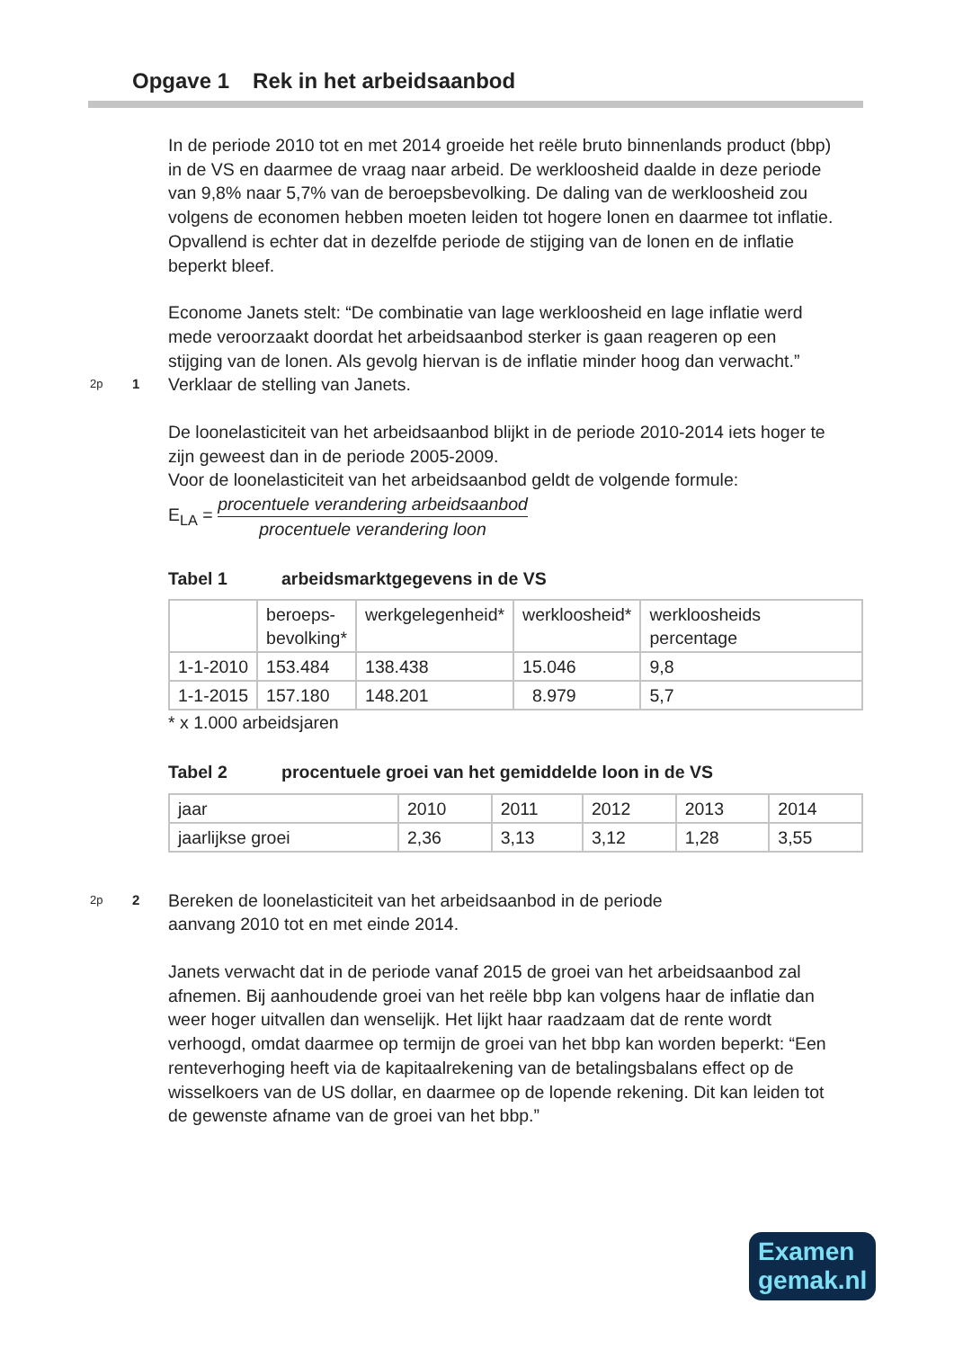Opgave 1 Rek in het arbeidsaanbod
In de periode 2010 tot en met 2014 groeide het reële bruto binnenlands product (bbp) in de VS en daarmee de vraag naar arbeid. De werkloosheid daalde in deze periode van 9,8% naar 5,7% van de beroepsbevolking. De daling van de werkloosheid zou volgens de economen hebben moeten leiden tot hogere lonen en daarmee tot inflatie. Opvallend is echter dat in dezelfde periode de stijging van de lonen en de inflatie beperkt bleef.
Econome Janets stelt: “De combinatie van lage werkloosheid en lage inflatie werd mede veroorzaakt doordat het arbeidsaanbod sterker is gaan reageren op een stijging van de lonen. Als gevolg hiervan is de inflatie minder hoog dan verwacht.”
2p
1
Verklaar de stelling van Janets.
De loonelasticiteit van het arbeidsaanbod blijkt in de periode 2010-2014 iets hoger te zijn geweest dan in de periode 2005-2009.
Voor de loonelasticiteit van het arbeidsaanbod geldt de volgende formule:
E<sub>LA</sub> = procentuele verandering arbeidsaanbod procentuele verandering loon
Tabel 1 arbeidsmarktgegevens in de VS
| | beroeps- bevolking* | werkgelegenheid* | werkloosheid* | werkloosheids percentage |
| 1-1-2010 | 153.484 | 138.438 | 15.046 | 9,8 |
| 1-1-2015 | 157.180 | 148.201 | 8.979 | 5,7 |
* x 1.000 arbeidsjaren
Tabel 2 procentuele groei van het gemiddelde loon in de VS
| jaar | 2010 | 2011 | 2012 | 2013 | 2014 |
| jaarlijkse groei | 2,36 | 3,13 | 3,12 | 1,28 | 3,55 |
2p
2
Bereken de loonelasticiteit van het arbeidsaanbod in de periode
aanvang 2010 tot en met einde 2014.
Janets verwacht dat in de periode vanaf 2015 de groei van het arbeidsaanbod zal afnemen. Bij aanhoudende groei van het reële bbp kan volgens haar de inflatie dan weer hoger uitvallen dan wenselijk. Het lijkt haar raadzaam dat de rente wordt verhoogd, omdat daarmee op termijn de groei van het bbp kan worden beperkt: “Een renteverhoging heeft via de kapitaalrekening van de betalingsbalans effect op de wisselkoers van de US dollar, en daarmee op de lopende rekening. Dit kan leiden tot de gewenste afname van de groei van het bbp.”
Examen
gemak.nl